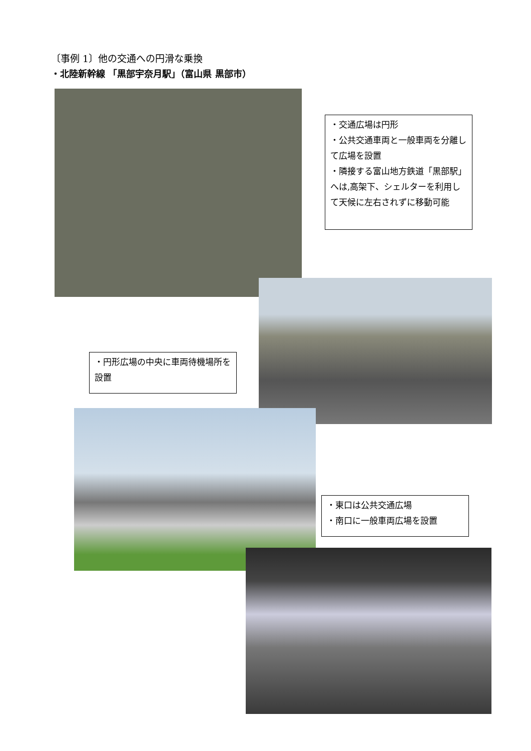〔事例 1〕他の交通への円滑な乗換
・北陸新幹線 「黒部宇奈月駅」（富山県 黒部市）
・交通広場は円形
・公共交通車両と一般車両を分離して広場を設置
・隣接する富山地方鉄道「黒部駅」へは,高架下、シェルターを利用して天候に左右されずに移動可能
・円形広場の中央に車両待機場所を設置
・東口は公共交通広場
・南口に一般車両広場を設置